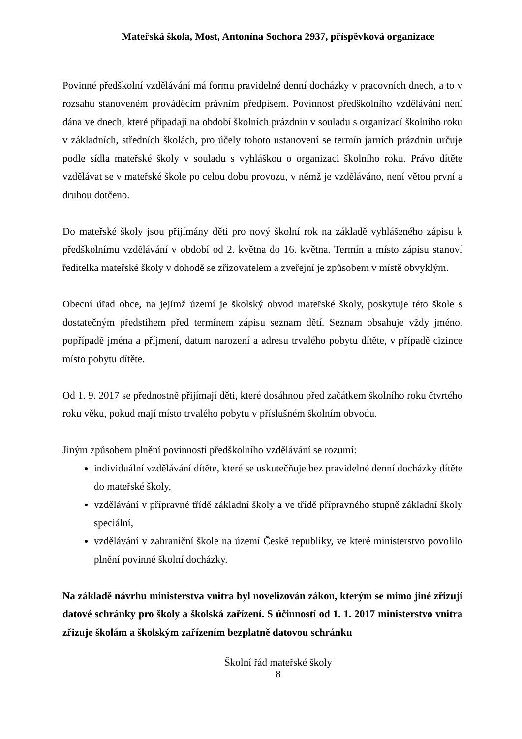Mateřská škola, Most, Antonína Sochora 2937, příspěvková organizace
Povinné předškolní vzdělávání má formu pravidelné denní docházky v pracovních dnech, a to v rozsahu stanoveném prováděcím právním předpisem. Povinnost předškolního vzdělávání není dána ve dnech, které připadají na období školních prázdnin v souladu s organizací školního roku v základních, středních školách, pro účely tohoto ustanovení se termín jarních prázdnin určuje podle sídla mateřské školy v souladu s vyhláškou o organizaci školního roku. Právo dítěte vzdělávat se v mateřské škole po celou dobu provozu, v němž je vzděláváno, není větou první a druhou dotčeno.
Do mateřské školy jsou přijímány děti pro nový školní rok na základě vyhlášeného zápisu k předškolnímu vzdělávání v období od 2. května do 16. května. Termín a místo zápisu stanoví ředitelka mateřské školy v dohodě se zřizovatelem a zveřejní je způsobem v místě obvyklým.
Obecní úřad obce, na jejímž území je školský obvod mateřské školy, poskytuje této škole s dostatečným předstihem před termínem zápisu seznam dětí. Seznam obsahuje vždy jméno, popřípadě jména a příjmení, datum narození a adresu trvalého pobytu dítěte, v případě cizince místo pobytu dítěte.
Od 1. 9. 2017 se přednostně přijímají děti, které dosáhnou před začátkem školního roku čtvrtého roku věku, pokud mají místo trvalého pobytu v příslušném školním obvodu.
Jiným způsobem plnění povinnosti předškolního vzdělávání se rozumí:
individuální vzdělávání dítěte, které se uskutečňuje bez pravidelné denní docházky dítěte do mateřské školy,
vzdělávání v přípravné třídě základní školy a ve třídě přípravného stupně základní školy speciální,
vzdělávání v zahraniční škole na území České republiky, ve které ministerstvo povolilo plnění povinné školní docházky.
Na základě návrhu ministerstva vnitra byl novelizován zákon, kterým se mimo jiné zřizují datové schránky pro školy a školská zařízení. S účinností od 1. 1. 2017 ministerstvo vnitra zřizuje školám a školským zařízením bezplatně datovou schránku
Školní řád mateřské školy
8